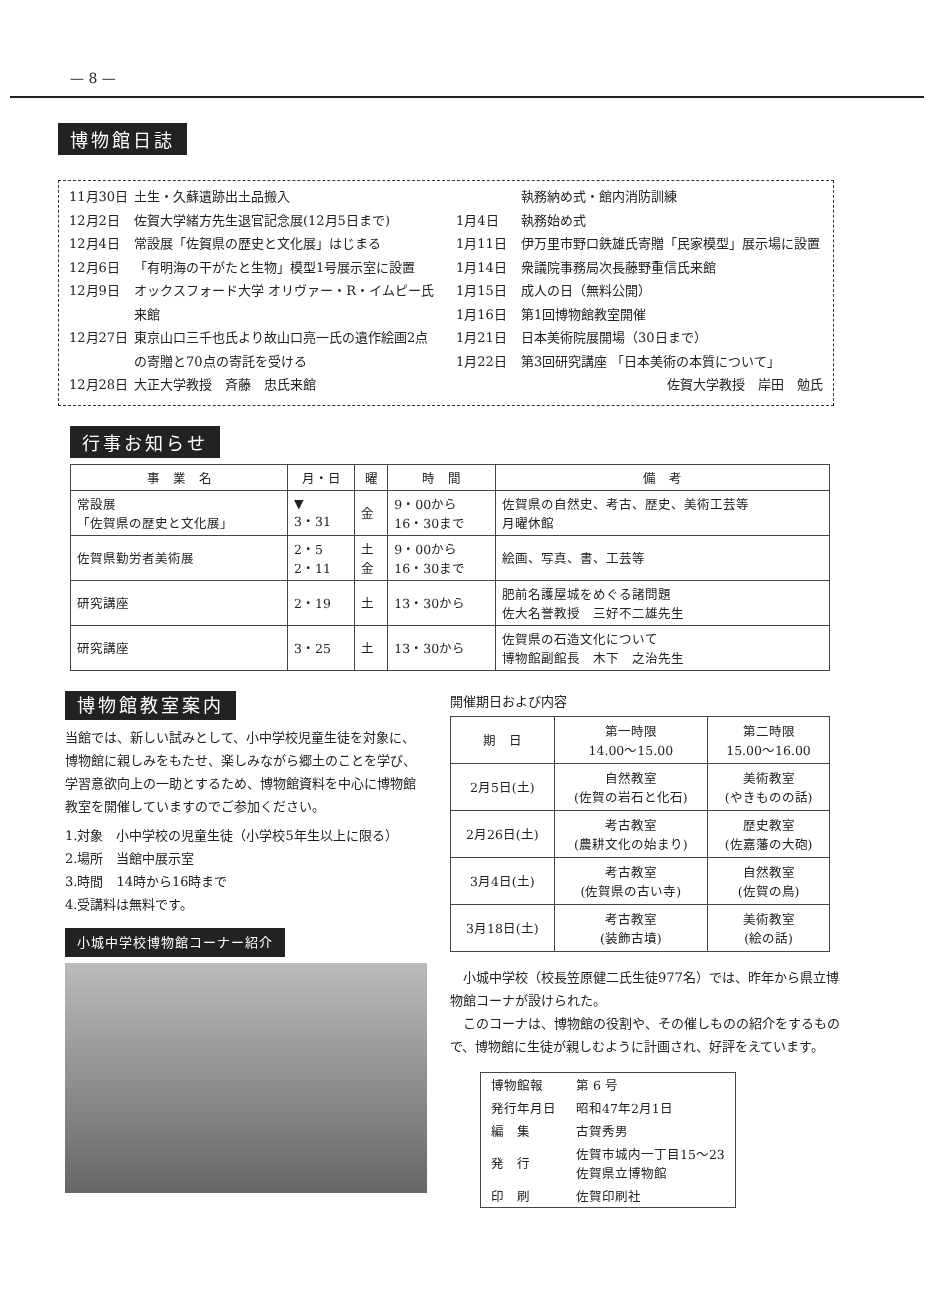— 8 —
博物館日誌
11月30日 土生・久蘇遺跡出土品搬入
12月2日 佐賀大学緒方先生退官記念展(12月5日まで)
12月4日 常設展「佐賀県の歴史と文化展」はじまる
12月6日 「有明海の干がたと生物」模型1号展示室に設置
12月9日 オックスフォード大学 オリヴァー・R・イムピー氏来館
12月27日 東京山口三千也氏より故山口亮一氏の遺作絵画2点の寄贈と70点の寄託を受ける
12月28日 大正大学教授　斉藤　忠氏来館
執務納め式・館内消防訓練
1月4日 執務始め式
1月11日 伊万里市野口鉄雄氏寄贈「民家模型」展示場に設置
1月14日 衆議院事務局次長藤野重信氏来館
1月15日 成人の日（無料公開）
1月16日 第1回博物館教室開催
1月21日 日本美術院展開場（30日まで）
1月22日 第3回研究講座 「日本美術の本質について」
佐賀大学教授　岸田　勉氏
行事お知らせ
| 事 業 名 | 月・日 | 曜 | 時 間 | 備 考 |
| --- | --- | --- | --- | --- |
| 常設展 「佐賀県の歴史と文化展」 | ▼ 3・31 | 金 | 9・00から 16・30まで | 佐賀県の自然史、考古、歴史、美術工芸等 月曜休館 |
| 佐賀県勤労者美術展 | 2・5 2・11 | 土 金 | 9・00から 16・30まで | 絵画、写真、書、工芸等 |
| 研究講座 | 2・19 | 土 | 13・30から | 肥前名護屋城をめぐる諸問題 佐大名誉教授 三好不二雄先生 |
| 研究講座 | 3・25 | 土 | 13・30から | 佐賀県の石造文化について 博物館副館長 木下 之治先生 |
博物館教室案内
当館では、新しい試みとして、小中学校児童生徒を対象に、博物館に親しみをもたせ、楽しみながら郷土のことを学び、学習意欲向上の一助とするため、博物館資料を中心に博物館教室を開催していますのでご参加ください。
1.対象　小中学校の児童生徒（小学校5年生以上に限る）
2.場所　当館中展示室
3.時間　14時から16時まで
4.受講料は無料です。
小城中学校博物館コーナー紹介
開催期日および内容
| 期 日 | 第一時限 14.00～15.00 | 第二時限 15.00～16.00 |
| 2月5日(土) | 自然教室 (佐賀の岩石と化石) | 美術教室 (やきものの話) |
| 2月26日(土) | 考古教室 (農耕文化の始まり) | 歴史教室 (佐嘉藩の大砲) |
| 3月4日(土) | 考古教室 (佐賀県の古い寺) | 自然教室 (佐賀の鳥) |
| 3月18日(土) | 考古教室 (装飾古墳) | 美術教室 (絵の話) |
　小城中学校（校長笠原健二氏生徒977名）では、昨年から県立博物館コーナが設けられた。
　このコーナは、博物館の役割や、その催しものの紹介をするもので、博物館に生徒が親しむように計画され、好評をえています。
| 博物館報 | 第 6 号 |
| 発行年月日 | 昭和47年2月1日 |
| 編 集 | 古賀秀男 |
| 発 行 | 佐賀市城内一丁目15～23 佐賀県立博物館 |
| 印 刷 | 佐賀印刷社 |